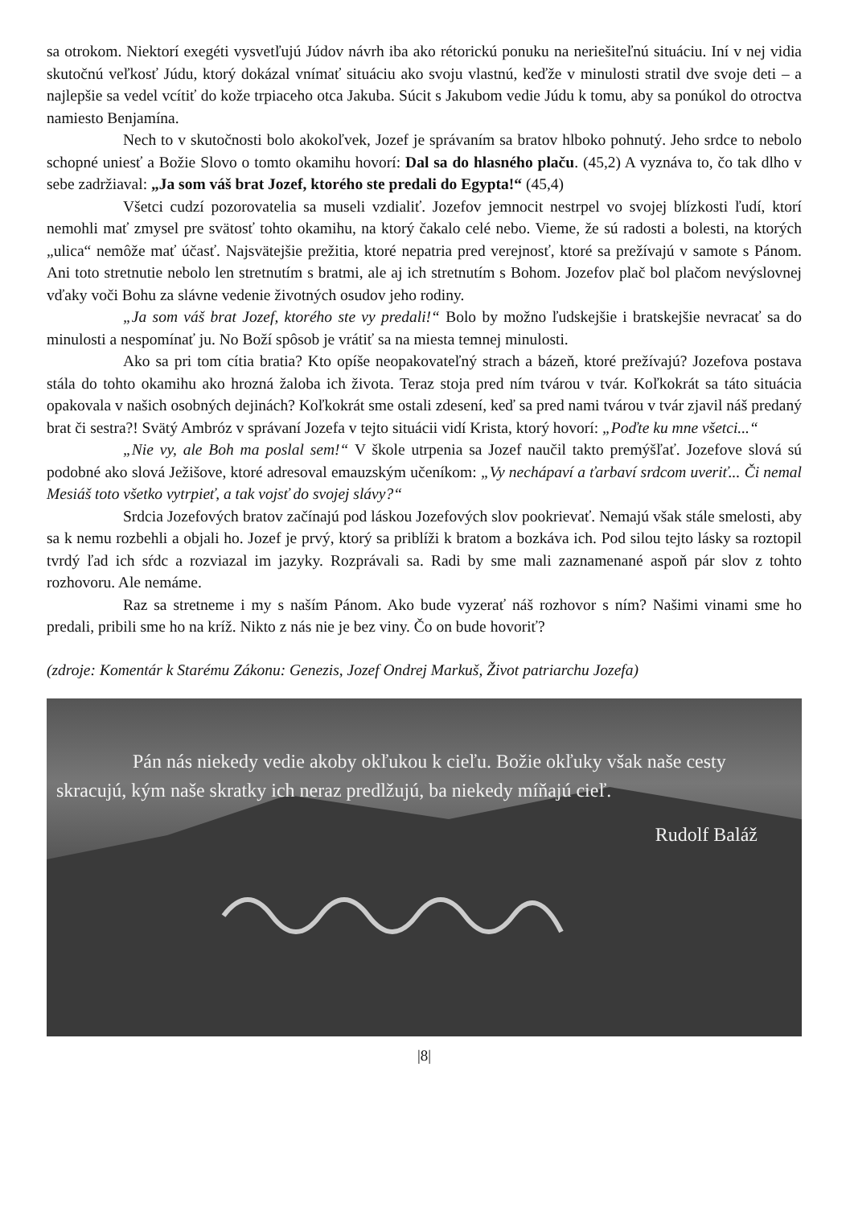sa otrokom. Niektorí exegéti vysvetľujú Júdov návrh iba ako rétorickú ponuku na neriešiteľnú situáciu. Iní v nej vidia skutočnú veľkosť Júdu, ktorý dokázal vnímať situáciu ako svoju vlastnú, keďže v minulosti stratil dve svoje deti – a najlepšie sa vedel vcítiť do kože trpiaceho otca Jakuba. Súcit s Jakubom vedie Júdu k tomu, aby sa ponúkol do otroctva namiesto Benjamína.
Nech to v skutočnosti bolo akokoľvek, Jozef je správaním sa bratov hlboko pohnutý. Jeho srdce to nebolo schopné uniesť a Božie Slovo o tomto okamihu hovorí: Dal sa do hlasného plaču. (45,2) A vyznáva to, čo tak dlho v sebe zadržiaval: „Ja som váš brat Jozef, ktorého ste predali do Egypta!“ (45,4)
Všetci cudzí pozorovatelia sa museli vzdialiť. Jozefov jemnocit nestrpel vo svojej blízkosti ľudí, ktorí nemohli mať zmysel pre svätosť tohto okamihu, na ktorý čakalo celé nebo. Vieme, že sú radosti a bolesti, na ktorých „ulica“ nemôže mať účasť. Najsvätejšie prežitia, ktoré nepatria pred verejnosť, ktoré sa prežívajú v samote s Pánom. Ani toto stretnutie nebolo len stretnutím s bratmi, ale aj ich stretnutím s Bohom. Jozefov plač bol plačom nevýslovnej vďaky voči Bohu za slávne vedenie životných osudov jeho rodiny.
„Ja som váš brat Jozef, ktorého ste vy predali!“ Bolo by možno ľudskejšie i bratskejšie nevracať sa do minulosti a nespomínať ju. No Boží spôsob je vrátiť sa na miesta temnej minulosti.
Ako sa pri tom cítia bratia? Kto opíše neopakovateľný strach a bázeň, ktoré prežívajú? Jozefova postava stála do tohto okamihu ako hrozná žaloba ich života. Teraz stoja pred ním tvárou v tvár. Koľkokrát sa táto situácia opakovala v našich osobných dejinách? Koľkokrát sme ostali zdesení, keď sa pred nami tvárou v tvár zjavil náš predaný brat či sestra?! Svätý Ambróz v správaní Jozefa v tejto situácii vidí Krista, ktorý hovorí: „Poďte ku mne všetci...“
„Nie vy, ale Boh ma poslal sem!“ V škole utrpenia sa Jozef naučil takto premýšľať. Jozefove slová sú podobné ako slová Ježišove, ktoré adresoval emauzským učeníkom: „Vy nechápaví a ťarbaví srdcom uveriť... Či nemal Mesiáš toto všetko vytrpieť, a tak vojsť do svojej slávy?“
Srdcia Jozefových bratov začínajú pod láskou Jozefových slov pookrievať. Nemajú však stále smelosti, aby sa k nemu rozbehli a objali ho. Jozef je prvý, ktorý sa priblíži k bratom a bozkáva ich. Pod silou tejto lásky sa roztopil tvrdý ľad ich sŕdc a rozviazal im jazyky. Rozprávali sa. Radi by sme mali zaznamenané aspoň pár slov z tohto rozhovoru. Ale nemáme.
Raz sa stretneme i my s naším Pánom. Ako bude vyzerať náš rozhovor s ním? Našimi vinami sme ho predali, pribili sme ho na kríž. Nikto z nás nie je bez viny. Čo on bude hovoriť?
(zdroje: Komentár k Starému Zákonu: Genezis, Jozef Ondrej Markuš, Život patriarchu Jozefa)
Pán nás niekedy vedie akoby okľukou k cieľu. Božie okľuky však naše cesty skracujú, kým naše skratky ich neraz predlžujú, ba niekedy míňajú cieľ.
Rudolf Baláž
|8|